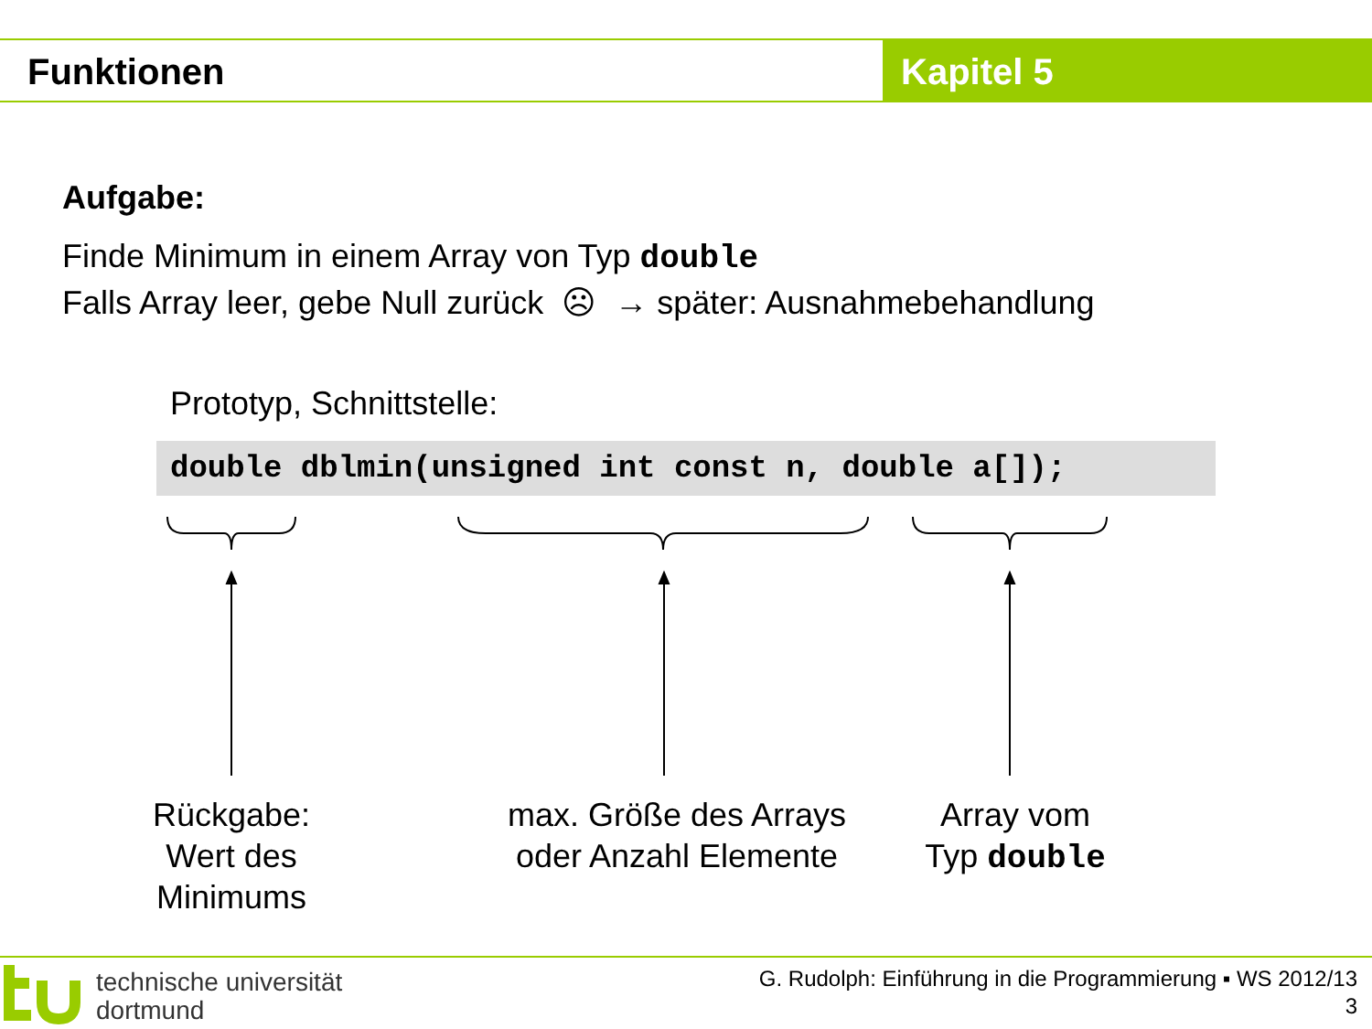Funktionen Kapitel 5
Aufgabe:
Finde Minimum in einem Array von Typ double
Falls Array leer, gebe Null zurück ☹ → später: Ausnahmebehandlung
Prototyp, Schnittstelle:
double dblmin(unsigned int const n, double a[]);
Rückgabe:
Wert des
Minimums
max. Größe des Arrays
oder Anzahl Elemente
Array vom
Typ double
technische universität
dortmund
G. Rudolph: Einführung in die Programmierung ▪ WS 2012/13
3